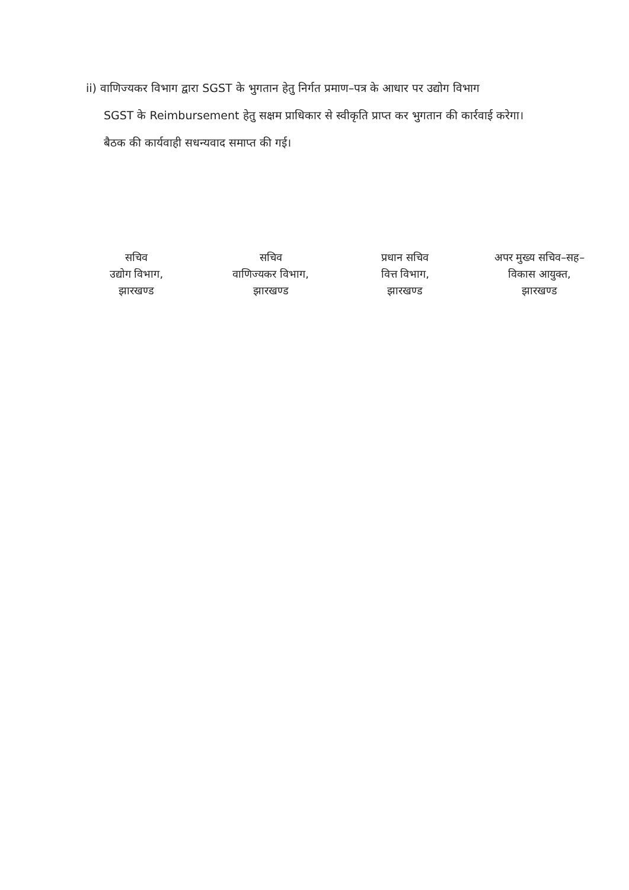ii) वाणिज्यकर विभाग द्वारा SGST के भुगतान हेतु निर्गत प्रमाण–पत्र के आधार पर उद्योग विभाग
SGST के Reimbursement हेतु सक्षम प्राधिकार से स्वीकृति प्राप्त कर भुगतान की कार्रवाई करेगा।
बैठक की कार्यवाही सधन्यवाद समाप्त की गई।
सचिव
उद्योग विभाग,
झारखण्ड
सचिव
वाणिज्यकर विभाग,
झारखण्ड
प्रधान सचिव
वित्त विभाग,
झारखण्ड
अपर मुख्य सचिव–सह–
विकास आयुक्त,
झारखण्ड